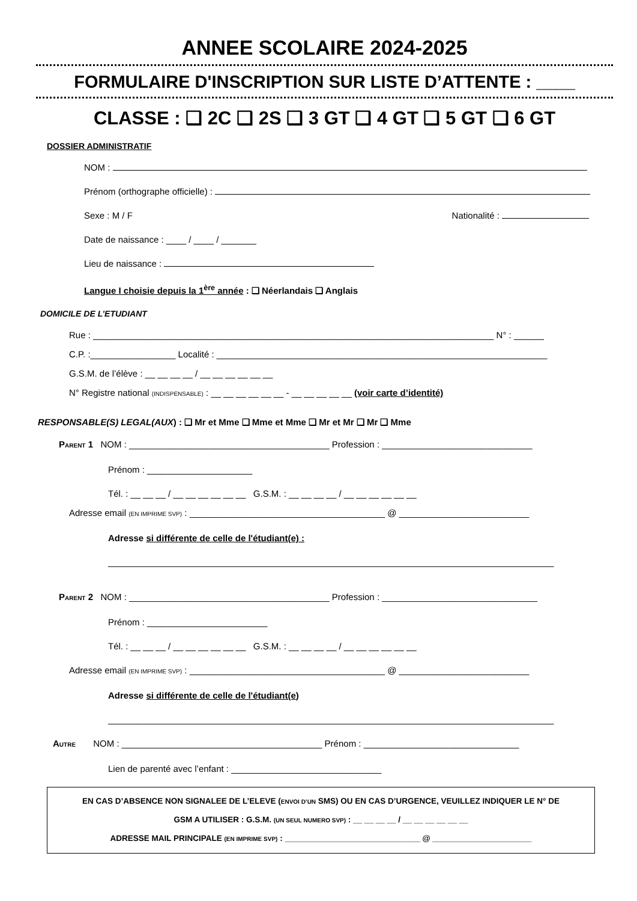ANNEE SCOLAIRE 2024-2025
FORMULAIRE D'INSCRIPTION SUR LISTE D’ATTENTE : ____
CLASSE : ❑ 2C ❑ 2S ❑ 3 GT ❑ 4 GT ❑ 5 GT ❑ 6 GT
DOSSIER ADMINISTRATIF
NOM :
Prénom (orthographe officielle) :
Sexe : M / F Nationalité :
Date de naissance : ____ / ____ / _______
Lieu de naissance :
Langue I choisie depuis la 1<sup>ère</sup> année : ❑ Néerlandais ❑ Anglais
DOMICILE DE L’ETUDIANT
Rue : ________________________________________________________________________________ N° : ______
C.P. :_________________ Localité : __________________________________________________________________
G.S.M. de l’élève : __ __ __ __ / __ __ __ __ __ __
N° Registre national (INDISPENSABLE) : __ __ __ __ __ __ - __ __ __ __ __ (voir carte d’identité)
RESPONSABLE(S) LEGAL(AUX) : ❑ Mr et Mme ❑ Mme et Mme ❑ Mr et Mr ❑ Mr ❑ Mme
PARENT 1 NOM : ________________________________________ Profession : ______________________________
Prénom : _____________________
Tél. : __ __ __ / __ __ __ __ __ __ G.S.M. : __ __ __ __ / __ __ __ __ __ __
Adresse email (EN IMPRIME SVP) : _______________________________________ @ __________________________
Adresse si différente de celle de l'étudiant(e) :
_________________________________________________________________________________________
PARENT 2 NOM : ________________________________________ Profession : _______________________________
Prénom : ________________________
Tél. : __ __ __ / __ __ __ __ __ __ G.S.M. : __ __ __ __ / __ __ __ __ __ __
Adresse email (EN IMPRIME SVP) : _______________________________________ @ __________________________
Adresse si différente de celle de l'étudiant(e)
_________________________________________________________________________________________
AUTRE NOM : ________________________________________ Prénom : _______________________________
Lien de parenté avec l’enfant : ______________________________
EN CAS D’ABSENCE NON SIGNALEE DE L’ELEVE (ENVOI D’UN SMS) OU EN CAS D’URGENCE, VEUILLEZ INDIQUER LE N° DE
GSM A UTILISER : G.S.M. (UN SEUL NUMERO SVP) : __ __ __ __ / __ __ __ __ __ __
ADRESSE MAIL PRINCIPALE (EN IMPRIME SVP) : ______________________________ @ ______________________